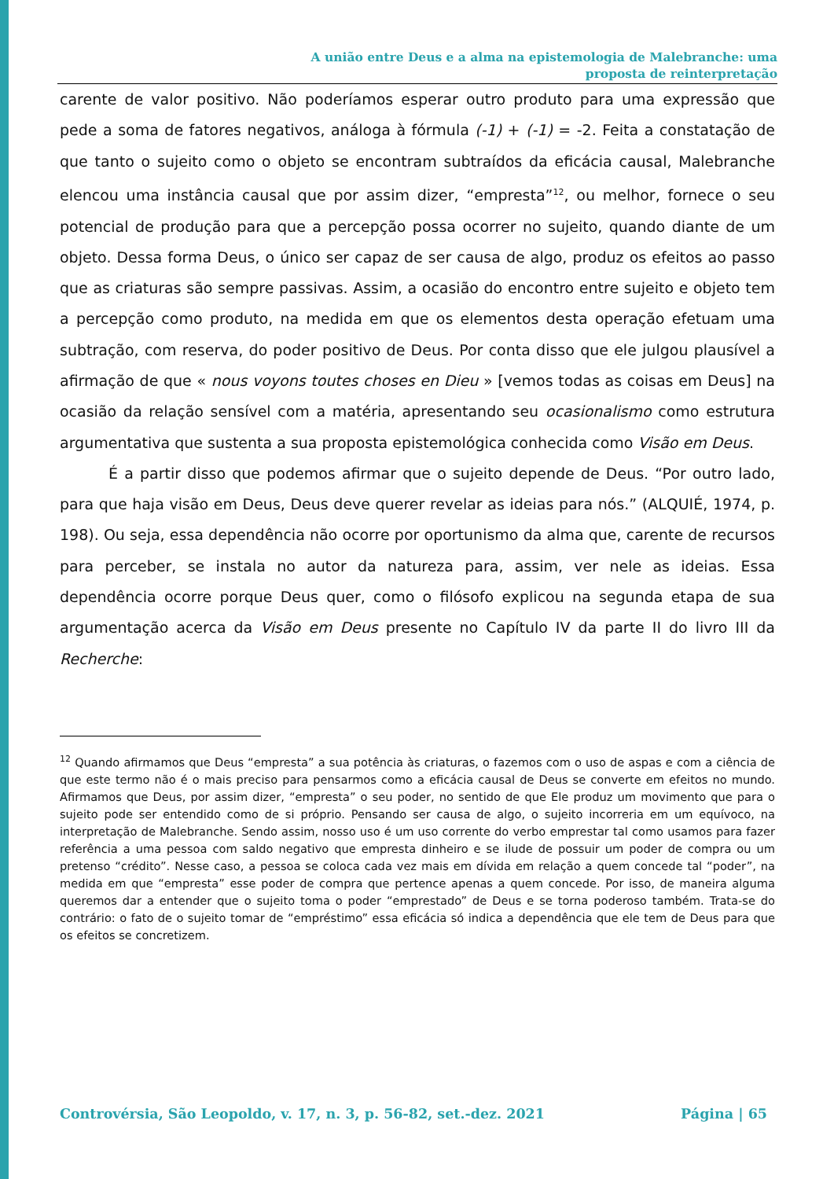A união entre Deus e a alma na epistemologia de Malebranche: uma
proposta de reinterpretação
carente de valor positivo. Não poderíamos esperar outro produto para uma expressão que pede a soma de fatores negativos, análoga à fórmula (-1) + (-1) = -2. Feita a constatação de que tanto o sujeito como o objeto se encontram subtraídos da eficácia causal, Malebranche elencou uma instância causal que por assim dizer, “empresta”<sup>12</sup>, ou melhor, fornece o seu potencial de produção para que a percepção possa ocorrer no sujeito, quando diante de um objeto. Dessa forma Deus, o único ser capaz de ser causa de algo, produz os efeitos ao passo que as criaturas são sempre passivas. Assim, a ocasião do encontro entre sujeito e objeto tem a percepção como produto, na medida em que os elementos desta operação efetuam uma subtração, com reserva, do poder positivo de Deus. Por conta disso que ele julgou plausível a afirmação de que « nous voyons toutes choses en Dieu » [vemos todas as coisas em Deus] na ocasião da relação sensível com a matéria, apresentando seu ocasionalismo como estrutura argumentativa que sustenta a sua proposta epistemológica conhecida como Visão em Deus.
É a partir disso que podemos afirmar que o sujeito depende de Deus. “Por outro lado, para que haja visão em Deus, Deus deve querer revelar as ideias para nós.” (ALQUIÉ, 1974, p. 198). Ou seja, essa dependência não ocorre por oportunismo da alma que, carente de recursos para perceber, se instala no autor da natureza para, assim, ver nele as ideias. Essa dependência ocorre porque Deus quer, como o filósofo explicou na segunda etapa de sua argumentação acerca da Visão em Deus presente no Capítulo IV da parte II do livro III da Recherche:
<sup>12</sup> Quando afirmamos que Deus “empresta” a sua potência às criaturas, o fazemos com o uso de aspas e com a ciência de que este termo não é o mais preciso para pensarmos como a eficácia causal de Deus se converte em efeitos no mundo. Afirmamos que Deus, por assim dizer, “empresta” o seu poder, no sentido de que Ele produz um movimento que para o sujeito pode ser entendido como de si próprio. Pensando ser causa de algo, o sujeito incorreria em um equívoco, na interpretação de Malebranche. Sendo assim, nosso uso é um uso corrente do verbo emprestar tal como usamos para fazer referência a uma pessoa com saldo negativo que empresta dinheiro e se ilude de possuir um poder de compra ou um pretenso “crédito”. Nesse caso, a pessoa se coloca cada vez mais em dívida em relação a quem concede tal “poder”, na medida em que “empresta” esse poder de compra que pertence apenas a quem concede. Por isso, de maneira alguma queremos dar a entender que o sujeito toma o poder “emprestado” de Deus e se torna poderoso também. Trata-se do contrário: o fato de o sujeito tomar de “empréstimo” essa eficácia só indica a dependência que ele tem de Deus para que os efeitos se concretizem.
Controvérsia, São Leopoldo, v. 17, n. 3, p. 56-82, set.-dez. 2021 Página | 65